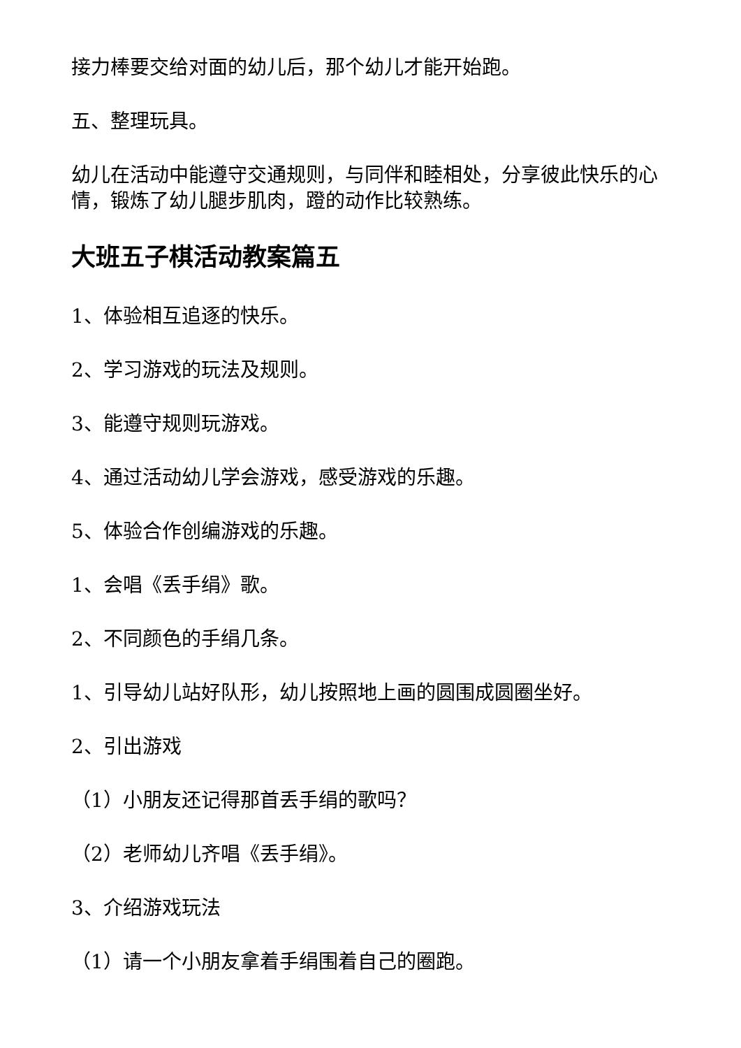接力棒要交给对面的幼儿后，那个幼儿才能开始跑。
五、整理玩具。
幼儿在活动中能遵守交通规则，与同伴和睦相处，分享彼此快乐的心情，锻炼了幼儿腿步肌肉，蹬的动作比较熟练。
大班五子棋活动教案篇五
1、体验相互追逐的快乐。
2、学习游戏的玩法及规则。
3、能遵守规则玩游戏。
4、通过活动幼儿学会游戏，感受游戏的乐趣。
5、体验合作创编游戏的乐趣。
1、会唱《丢手绢》歌。
2、不同颜色的手绢几条。
1、引导幼儿站好队形，幼儿按照地上画的圆围成圆圈坐好。
2、引出游戏
（1）小朋友还记得那首丢手绢的歌吗？
（2）老师幼儿齐唱《丢手绢》。
3、介绍游戏玩法
（1）请一个小朋友拿着手绢围着自己的圈跑。